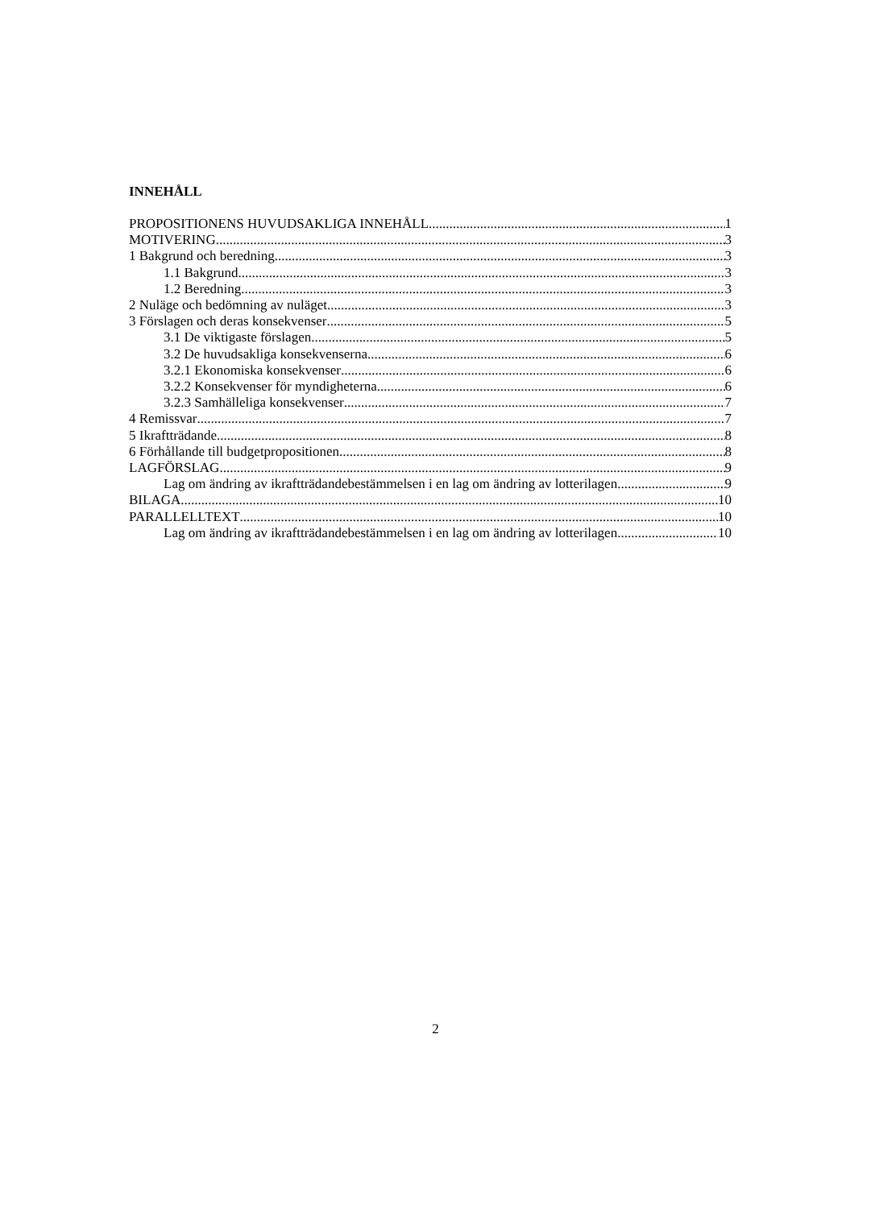INNEHÅLL
PROPOSITIONENS HUVUDSAKLIGA INNEHÅLL 1
MOTIVERING 3
1 Bakgrund och beredning 3
1.1 Bakgrund 3
1.2 Beredning 3
2 Nuläge och bedömning av nuläget 3
3 Förslagen och deras konsekvenser 5
3.1 De viktigaste förslagen 5
3.2 De huvudsakliga konsekvenserna 6
3.2.1 Ekonomiska konsekvenser 6
3.2.2 Konsekvenser för myndigheterna 6
3.2.3 Samhälleliga konsekvenser 7
4 Remissvar 7
5 Ikraftträdande 8
6 Förhållande till budgetpropositionen 8
LAGFÖRSLAG 9
Lag om ändring av ikraftträdandebestämmelsen i en lag om ändring av lotterilagen 9
BILAGA 10
PARALLELLTEXT 10
Lag om ändring av ikraftträdandebestämmelsen i en lag om ändring av lotterilagen 10
2